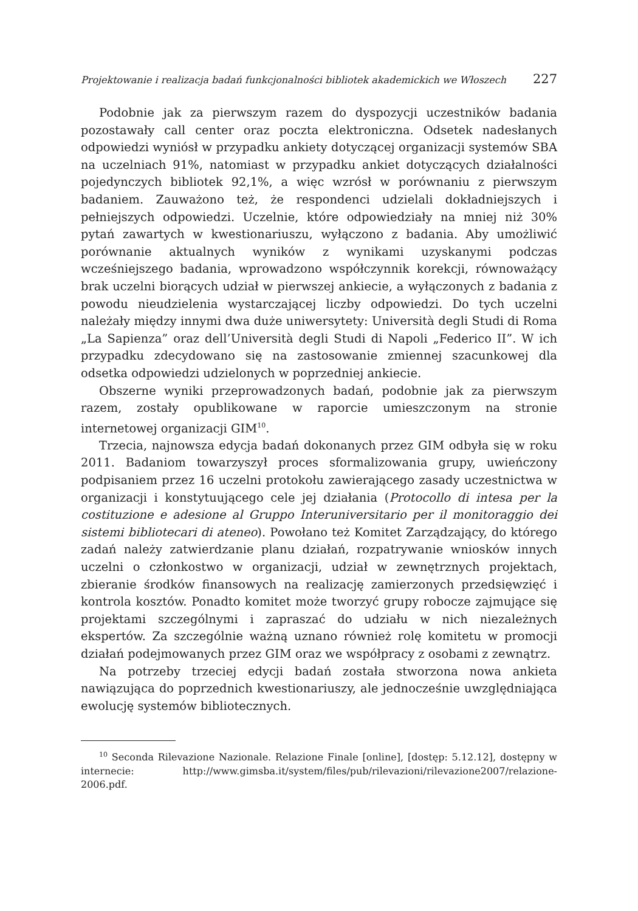Projektowanie i realizacja badań funkcjonalności bibliotek akademickich we Włoszech 227
Podobnie jak za pierwszym razem do dyspozycji uczestników badania pozostawały call center oraz poczta elektroniczna. Odsetek nadesłanych odpowiedzi wyniósł w przypadku ankiety dotyczącej organizacji systemów SBA na uczelniach 91%, natomiast w przypadku ankiet dotyczących działalności pojedynczych bibliotek 92,1%, a więc wzrósł w porównaniu z pierwszym badaniem. Zauważono też, że respondenci udzielali dokładniejszych i pełniejszych odpowiedzi. Uczelnie, które odpowiedziały na mniej niż 30% pytań zawartych w kwestionariuszu, wyłączono z badania. Aby umożliwić porównanie aktualnych wyników z wynikami uzyskanymi podczas wcześniejszego badania, wprowadzono współczynnik korekcji, równoważący brak uczelni biorących udział w pierwszej ankiecie, a wyłączonych z badania z powodu nieudzielenia wystarczającej liczby odpowiedzi. Do tych uczelni należały między innymi dwa duże uniwersytety: Università degli Studi di Roma „La Sapienza” oraz dell’Università degli Studi di Napoli „Federico II”. W ich przypadku zdecydowano się na zastosowanie zmiennej szacunkowej dla odsetka odpowiedzi udzielonych w poprzedniej ankiecie.
Obszerne wyniki przeprowadzonych badań, podobnie jak za pierwszym razem, zostały opublikowane w raporcie umieszczonym na stronie internetowej organizacji GIM<sup>10</sup>.
Trzecia, najnowsza edycja badań dokonanych przez GIM odbyła się w roku 2011. Badaniom towarzyszył proces sformalizowania grupy, uwieńczony podpisaniem przez 16 uczelni protokołu zawierającego zasady uczestnictwa w organizacji i konstytuującego cele jej działania (Protocollo di intesa per la costituzione e adesione al Gruppo Interuniversitario per il monitoraggio dei sistemi bibliotecari di ateneo). Powołano też Komitet Zarządzający, do którego zadań należy zatwierdzanie planu działań, rozpatrywanie wniosków innych uczelni o członkostwo w organizacji, udział w zewnętrznych projektach, zbieranie środków finansowych na realizację zamierzonych przedsięwzięć i kontrola kosztów. Ponadto komitet może tworzyć grupy robocze zajmujące się projektami szczególnymi i zapraszać do udziału w nich niezależnych ekspertów. Za szczególnie ważną uznano również rolę komitetu w promocji działań podejmowanych przez GIM oraz we współpracy z osobami z zewnątrz.
Na potrzeby trzeciej edycji badań została stworzona nowa ankieta nawiązująca do poprzednich kwestionariuszy, ale jednocześnie uwzględniająca ewolucję systemów bibliotecznych.
<sup>10</sup> Seconda Rilevazione Nazionale. Relazione Finale [online], [dostęp: 5.12.12], dostępny w internecie: http://www.gimsba.it/system/files/pub/rilevazioni/rilevazione2007/relazione-2006.pdf.